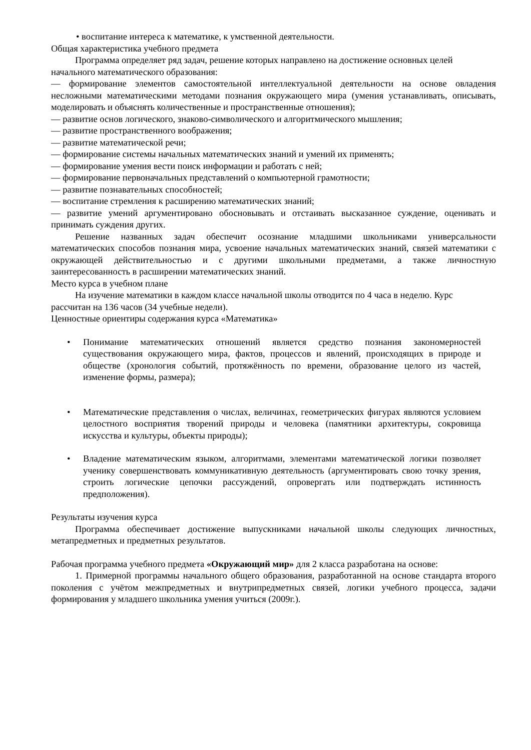• воспитание интереса к математике, к умственной деятельности.
Общая характеристика учебного предмета
Программа определяет ряд задач, решение которых направлено на достижение основных целей
начального математического образования:
— формирование элементов самостоятельной интеллектуальной деятельности на основе овладения несложными математическими методами познания окружающего мира (умения устанавливать, описывать, моделировать и объяснять количественные и пространственные отношения);
— развитие основ логического, знаково-символического и алгоритмического мышления;
— развитие пространственного воображения;
— развитие математической речи;
— формирование системы начальных математических знаний и умений их применять;
— формирование умения вести поиск информации и работать с ней;
— формирование первоначальных представлений о компьютерной грамотности;
— развитие познавательных способностей;
— воспитание стремления к расширению математических знаний;
— развитие умений аргументировано обосновывать и отстаивать высказанное суждение, оценивать и принимать суждения других.
Решение названных задач обеспечит осознание младшими школьниками универсальности математических способов познания мира, усвоение начальных математических знаний, связей математики с окружающей действительностью и с другими школьными предметами, а также личностную заинтересованность в расширении математических знаний.
Место курса в учебном плане
На изучение математики в каждом классе начальной школы отводится по 4 часа в неделю. Курс
рассчитан на 136 часов (34 учебные недели).
Ценностные ориентиры содержания курса «Математика»
• Понимание математических отношений является средство познания закономерностей существования окружающего мира, фактов, процессов и явлений, происходящих в природе и обществе (хронология событий, протяжённость по времени, образование целого из частей, изменение формы, размера);
• Математические представления о числах, величинах, геометрических фигурах являются условием целостного восприятия творений природы и человека (памятники архитектуры, сокровища искусства и культуры, объекты природы);
• Владение математическим языком, алгоритмами, элементами математической логики позволяет ученику совершенствовать коммуникативную деятельность (аргументировать свою точку зрения, строить логические цепочки рассуждений, опровергать или подтверждать истинность предположения).
Результаты изучения курса
Программа обеспечивает достижение выпускниками начальной школы следующих личностных, метапредметных и предметных результатов.
Рабочая программа учебного предмета «Окружающий мир» для 2 класса разработана на основе:
1. Примерной программы начального общего образования, разработанной на основе стандарта второго поколения с учётом межпредметных и внутрипредметных связей, логики учебного процесса, задачи формирования у младшего школьника умения учиться (2009г.).